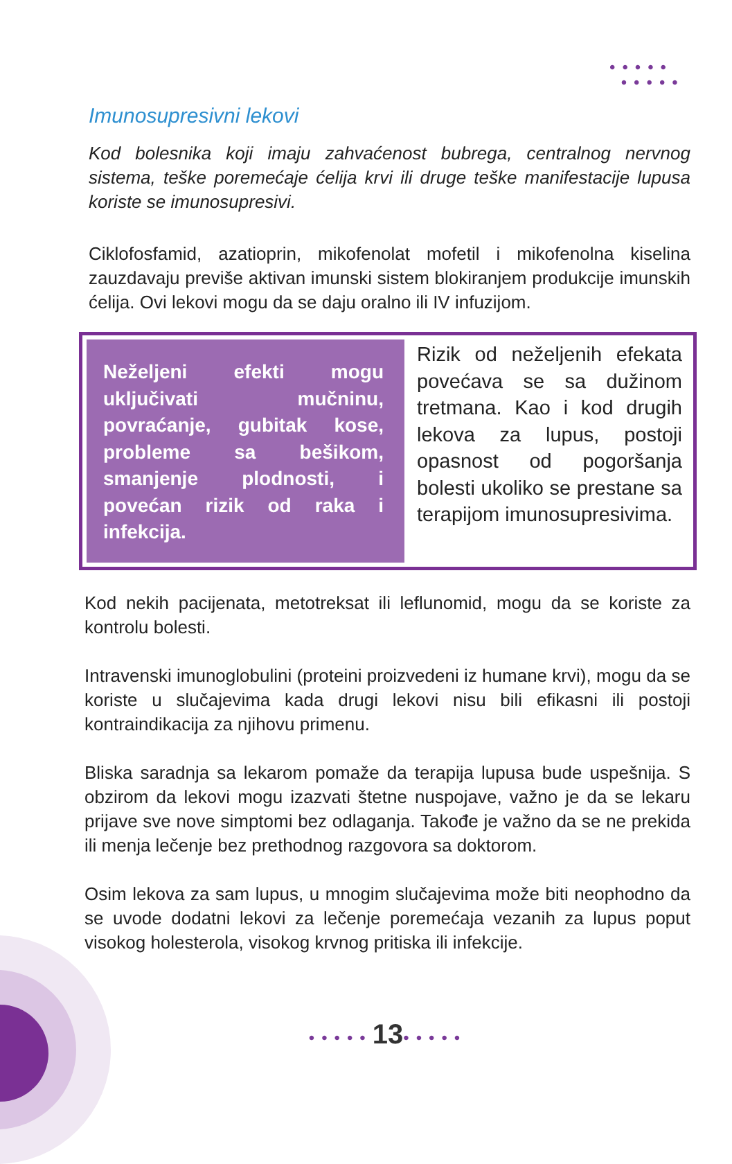•••••
•••••
Imunosupresivni lekovi
Kod bolesnika koji imaju zahvaćenost bubrega, centralnog nervnog sistema, teške poremećaje ćelija krvi ili druge teške manifestacije lupusa koriste se imunosupresivi.
Ciklofosfamid, azatioprin, mikofenolat mofetil i mikofenolna kiselina zauzdavaju previše aktivan imunski sistem blokiranjem produkcije imunskih ćelija. Ovi lekovi mogu da se daju oralno ili IV infuzijom.
Neželjeni efekti mogu uključivati mučninu, povraćanje, gubitak kose, probleme sa bešikom, smanjenje plodnosti, i povećan rizik od raka i infekcija.
Rizik od neželjenih efekata povećava se sa dužinom tretmana. Kao i kod drugih lekova za lupus, postoji opasnost od pogoršanja bolesti ukoliko se prestane sa terapijom imunosupresivima.
Kod nekih pacijenata, metotreksat ili leflunomid, mogu da se koriste za kontrolu bolesti.
Intravenski imunoglobulini (proteini proizvedeni iz humane krvi), mogu da se koriste u slučajevima kada drugi lekovi nisu bili efikasni ili postoji kontraindikacija za njihovu primenu.
Bliska saradnja sa lekarom pomaže da terapija lupusa bude uspešnija. S obzirom da lekovi mogu izazvati štetne nuspojave, važno je da se lekaru prijave sve nove simptomi bez odlaganja. Takođe je važno da se ne prekida ili menja lečenje bez prethodnog razgovora sa doktorom.
Osim lekova za sam lupus, u mnogim slučajevima može biti neophodno da se uvode dodatni lekovi za lečenje poremećaja vezanih za lupus poput visokog holesterola, visokog krvnog pritiska ili infekcije.
•••••13•••••